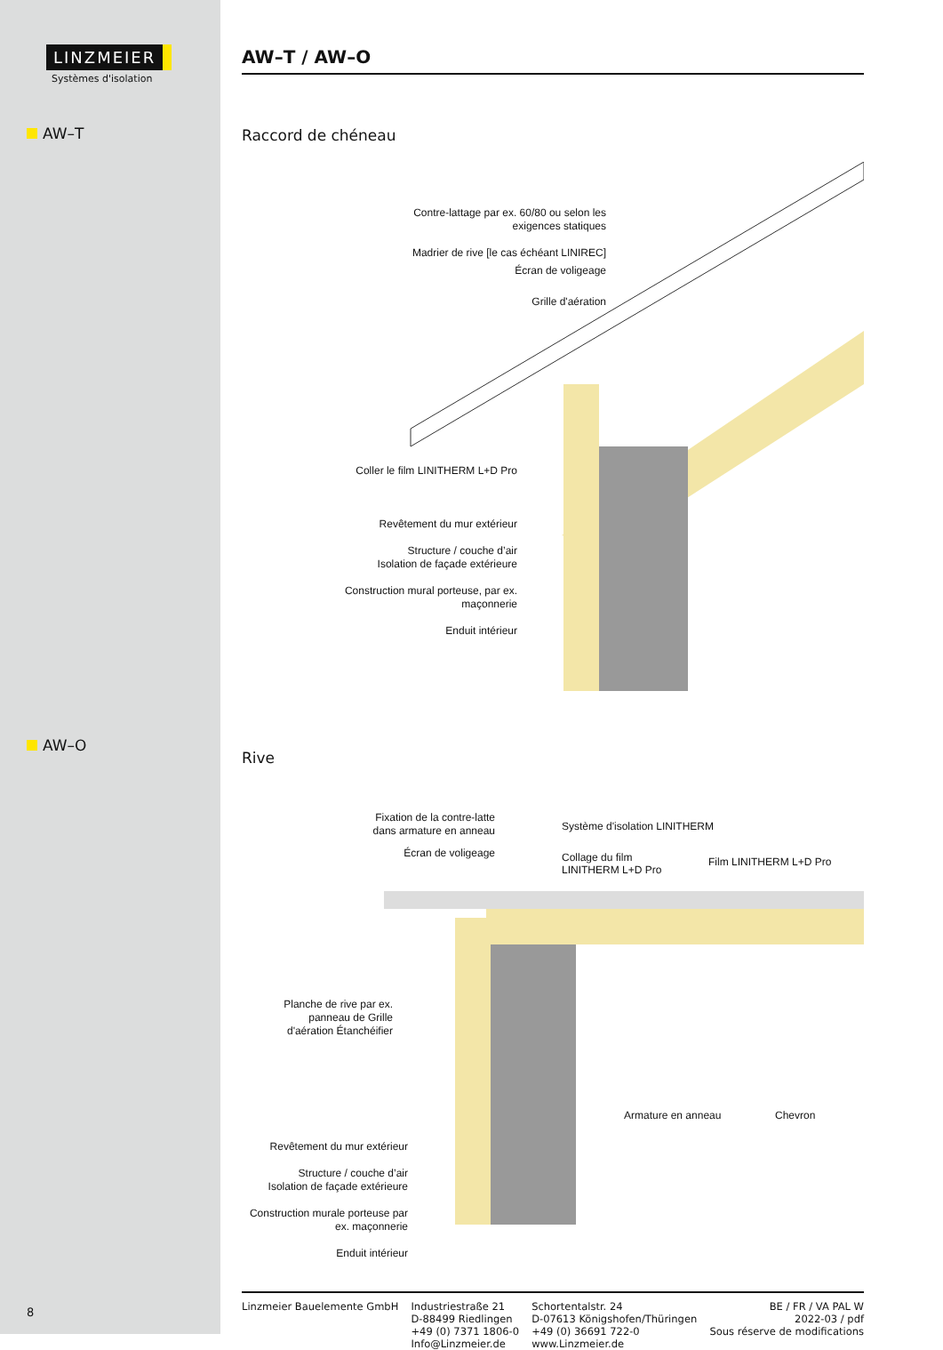LINZMEIER
Systèmes d'isolation
AW–T
AW–O
8
AW–T / AW–O
Raccord de chéneau
Contre-lattage par ex. 60/80 ou selon les exigences statiques
Madrier de rive [le cas échéant LINIREC]
Écran de voligeage
Grille d'aération
Coller le film LINITHERM L+D Pro
Revêtement du mur extérieur
Structure / couche d’air
Isolation de façade extérieure
Construction mural porteuse, par ex. maçonnerie
Enduit intérieur
Rive
Fixation de la contre-latte dans armature en anneau
Écran de voligeage
Système d'isolation LINITHERM
Collage du film LINITHERM L+D Pro
Film LINITHERM L+D Pro
Planche de rive par ex. panneau de Grille d'aération Étanchéifier
Armature en anneau Chevron
Revêtement du mur extérieur
Structure / couche d’air
Isolation de façade extérieure
Construction murale porteuse par ex. maçonnerie
Enduit intérieur
Linzmeier Bauelemente GmbH Industriestraße 21
D-88499 Riedlingen
+49 (0) 7371 1806-0
Info@Linzmeier.de
Schortentalstr. 24
D-07613 Königshofen/Thüringen
+49 (0) 36691 722-0
www.Linzmeier.de
BE / FR / VA PAL W
2022-03 / pdf
Sous réserve de modifications